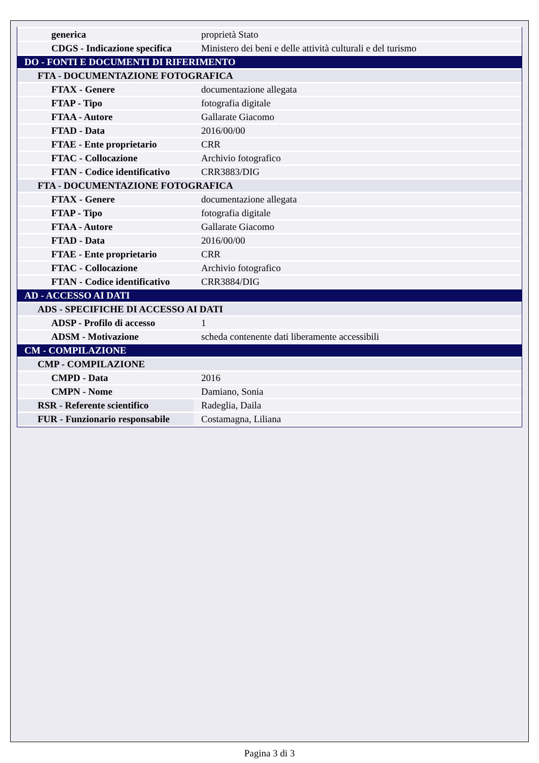| generica | proprietà Stato |
| CDGS - Indicazione specifica | Ministero dei beni e delle attività culturali e del turismo |
| DO - FONTI E DOCUMENTI DI RIFERIMENTO | |
| FTA - DOCUMENTAZIONE FOTOGRAFICA | |
| FTAX - Genere | documentazione allegata |
| FTAP - Tipo | fotografia digitale |
| FTAA - Autore | Gallarate Giacomo |
| FTAD - Data | 2016/00/00 |
| FTAE - Ente proprietario | CRR |
| FTAC - Collocazione | Archivio fotografico |
| FTAN - Codice identificativo | CRR3883/DIG |
| FTA - DOCUMENTAZIONE FOTOGRAFICA | |
| FTAX - Genere | documentazione allegata |
| FTAP - Tipo | fotografia digitale |
| FTAA - Autore | Gallarate Giacomo |
| FTAD - Data | 2016/00/00 |
| FTAE - Ente proprietario | CRR |
| FTAC - Collocazione | Archivio fotografico |
| FTAN - Codice identificativo | CRR3884/DIG |
| AD - ACCESSO AI DATI | |
| ADS - SPECIFICHE DI ACCESSO AI DATI | |
| ADSP - Profilo di accesso | 1 |
| ADSM - Motivazione | scheda contenente dati liberamente accessibili |
| CM - COMPILAZIONE | |
| CMP - COMPILAZIONE | |
| CMPD - Data | 2016 |
| CMPN - Nome | Damiano, Sonia |
| RSR - Referente scientifico | Radeglia, Daila |
| FUR - Funzionario responsabile | Costamagna, Liliana |
Pagina 3 di 3